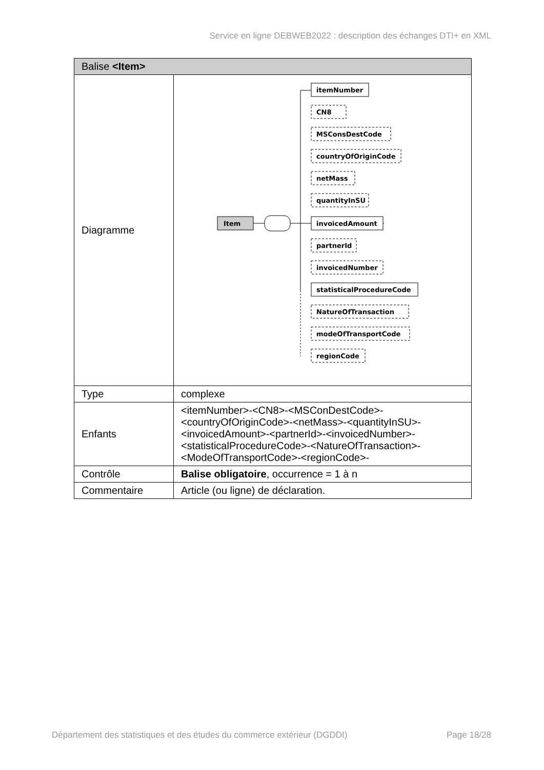Service en ligne DEBWEB2022 : description des échanges DTI+ en XML
| Balise <Item> | |
| --- | --- |
| Diagramme | Item itemNumber CN8 MSConsDestCode countryOfOriginCode netMass quantityInSU invoicedAmount partnerId invoicedNumber statisticalProcedureCode NatureOfTransaction modeOfTransportCode regionCode |
| Type | complexe |
| Enfants | <itemNumber>-<CN8>-<MSConDestCode>-<countryOfOriginCode>-<netMass>-<quantityInSU>-<invoicedAmount>-<partnerId>-<invoicedNumber>-<statisticalProcedureCode>-<NatureOfTransaction>-<ModeOfTransportCode>-<regionCode>- |
| Contrôle | Balise obligatoire , occurrence = 1 à n |
| Commentaire | Article (ou ligne) de déclaration. |
Département des statistiques et des études du commerce extérieur (DGDDI) Page 18/28